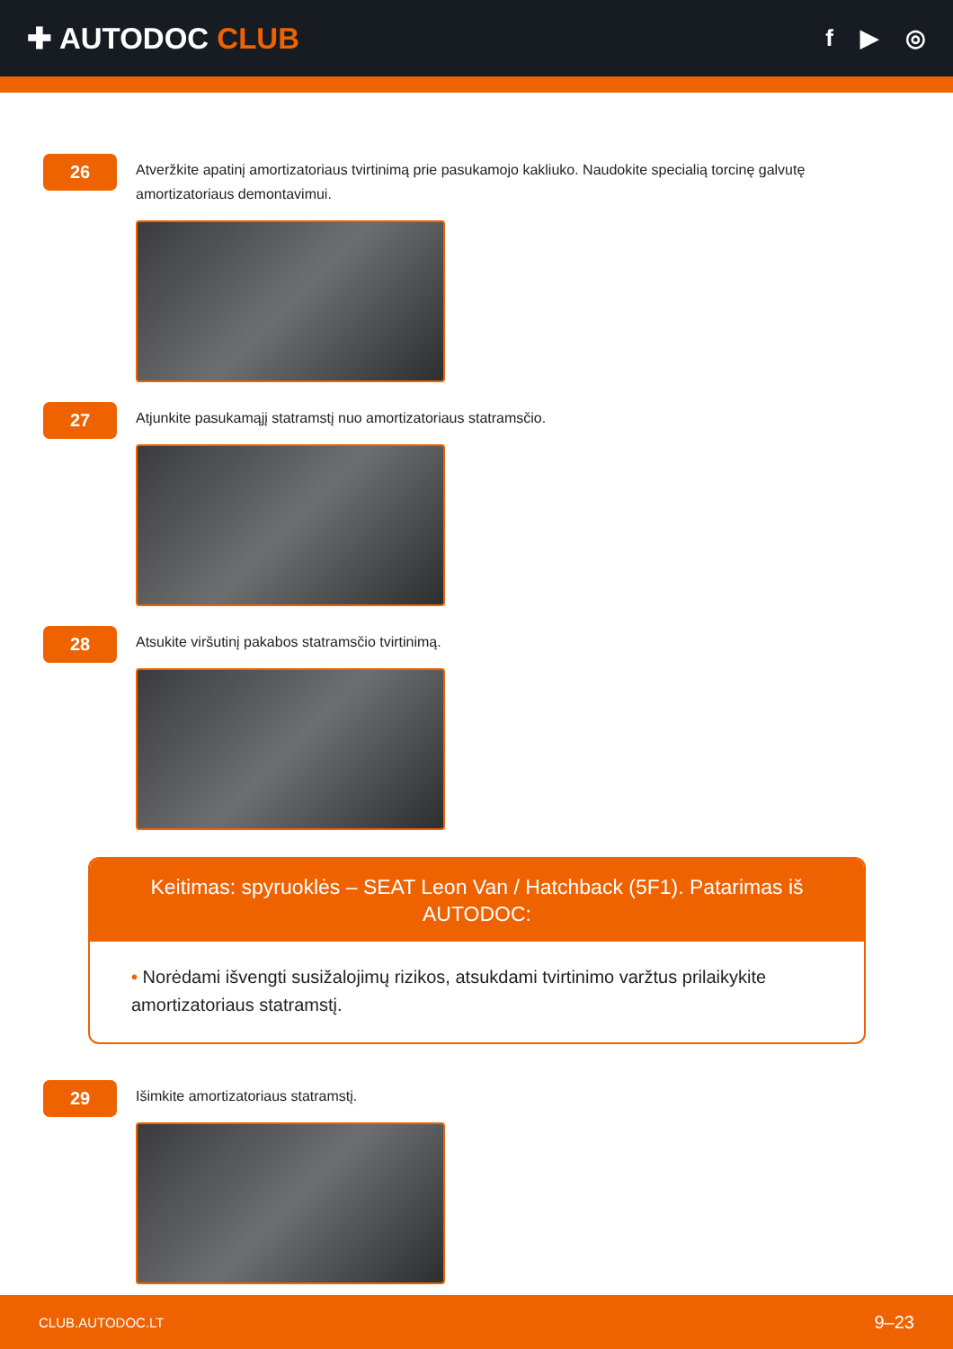✚ AUTODOC CLUB
f ▶ ◎
26
Atveržkite apatinį amortizatoriaus tvirtinimą prie pasukamojo kakliuko. Naudokite specialią torcinę galvutę amortizatoriaus demontavimui.
27
Atjunkite pasukamąjį statramstį nuo amortizatoriaus statramsčio.
28
Atsukite viršutinį pakabos statramsčio tvirtinimą.
Keitimas: spyruoklės – SEAT Leon Van / Hatchback (5F1). Patarimas iš AUTODOC:
• Norėdami išvengti susižalojimų rizikos, atsukdami tvirtinimo varžtus prilaikykite amortizatoriaus statramstį.
29
Išimkite amortizatoriaus statramstį.
CLUB.AUTODOC.LT 9–23